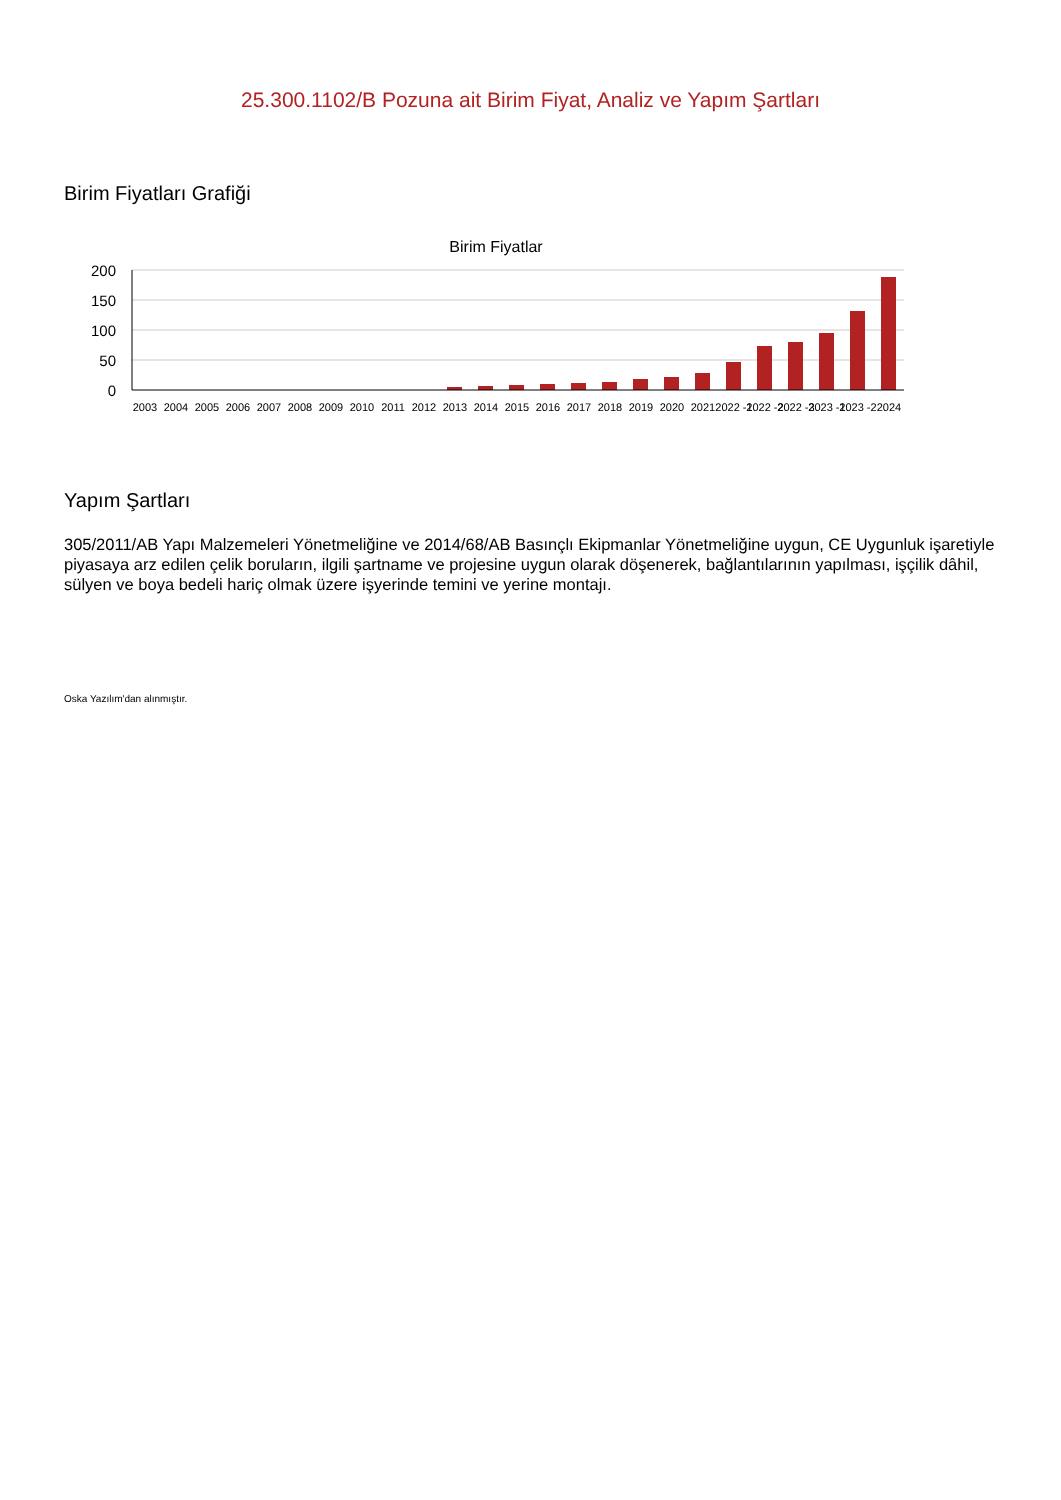25.300.1102/B Pozuna ait Birim Fiyat, Analiz ve Yapım Şartları
Birim Fiyatları Grafiği
Birim Fiyatlar
200
150
100
50
0
2003
2004
2005
2006
2007
2008
2009
2010
2011
2012
2013
2014
2015
2016
2017
2018
2019
2020
2021
2022 -1
2022 -2
2022 -3
2023 -1
2023 -2
2024
Yapım Şartları
305/2011/AB Yapı Malzemeleri Yönetmeliğine ve 2014/68/AB Basınçlı Ekipmanlar Yönetmeliğine uygun, CE Uygunluk işaretiyle piyasaya arz edilen çelik boruların, ilgili şartname ve projesine uygun olarak döşenerek, bağlantılarının yapılması, işçilik dâhil, sülyen ve boya bedeli hariç olmak üzere işyerinde temini ve yerine montajı.
Oska Yazılım'dan alınmıştır.